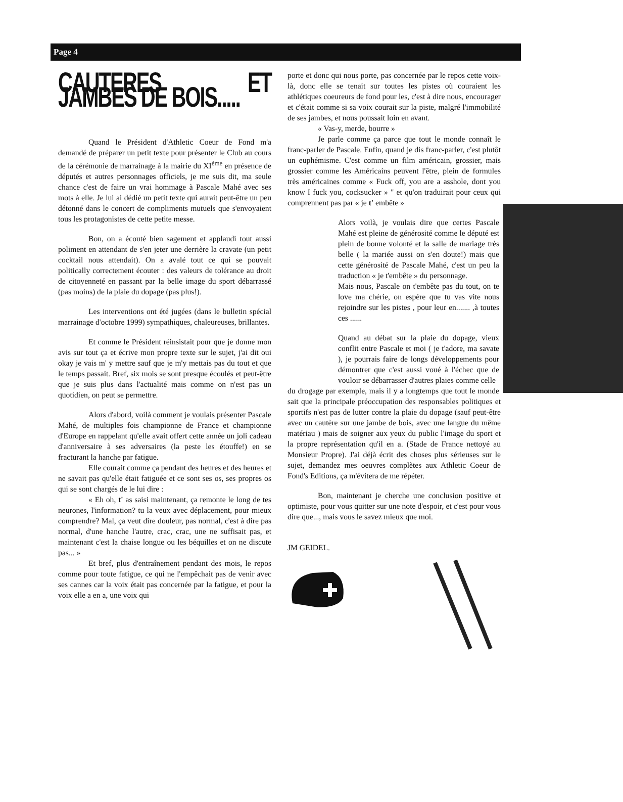Page 4
CAUTERES ET JAMBES DE BOIS.....
Quand le Président d'Athletic Coeur de Fond m'a demandé de préparer un petit texte pour présenter le Club au cours de la cérémonie de marrainage à la mairie du XI<sup>ème</sup> en présence de députés et autres personnages officiels, je me suis dit, ma seule chance c'est de faire un vrai hommage à Pascale Mahé avec ses mots à elle. Je lui ai dédié un petit texte qui aurait peut-être un peu détonné dans le concert de compliments mutuels que s'envoyaient tous les protagonistes de cette petite messe.
Bon, on a écouté bien sagement et applaudi tout aussi poliment en attendant de s'en jeter une derrière la cravate (un petit cocktail nous attendait). On a avalé tout ce qui se pouvait politically correctement écouter : des valeurs de tolérance au droit de citoyenneté en passant par la belle image du sport débarrassé (pas moins) de la plaie du dopage (pas plus!).
Les interventions ont été jugées (dans le bulletin spécial marrainage d'octobre 1999) sympathiques, chaleureuses, brillantes.
Et comme le Président réinsistait pour que je donne mon avis sur tout ça et écrive mon propre texte sur le sujet, j'ai dit oui okay je vais m' y mettre sauf que je m'y mettais pas du tout et que le temps passait. Bref, six mois se sont presque écoulés et peut-être que je suis plus dans l'actualité mais comme on n'est pas un quotidien, on peut se permettre.
Alors d'abord, voilà comment je voulais présenter Pascale Mahé, de multiples fois championne de France et championne d'Europe en rappelant qu'elle avait offert cette année un joli cadeau d'anniversaire à ses adversaires (la peste les étouffe!) en se fracturant la hanche par fatigue.
Elle courait comme ça pendant des heures et des heures et ne savait pas qu'elle était fatiguée et ce sont ses os, ses propres os qui se sont chargés de le lui dire :
« Eh oh, t' as saisi maintenant, ça remonte le long de tes neurones, l'information? tu la veux avec déplacement, pour mieux comprendre? Mal, ça veut dire douleur, pas normal, c'est à dire pas normal, d'une hanche l'autre, crac, crac, une ne suffisait pas, et maintenant c'est la chaise longue ou les béquilles et on ne discute pas... »
Et bref, plus d'entraînement pendant des mois, le repos comme pour toute fatigue, ce qui ne l'empêchait pas de venir avec ses cannes car la voix était pas concernée par la fatigue, et pour la voix elle a en a, une voix qui
porte et donc qui nous porte, pas concernée par le repos cette voix-là, donc elle se tenait sur toutes les pistes où couraient les athlétiques coeureurs de fond pour les, c'est à dire nous, encourager et c'était comme si sa voix courait sur la piste, malgré l'immobilité de ses jambes, et nous poussait loin en avant.
« Vas-y, merde, bourre »
Je parle comme ça parce que tout le monde connaît le franc-parler de Pascale. Enfin, quand je dis franc-parler, c'est plutôt un euphémisme. C'est comme un film américain, grossier, mais grossier comme les Américains peuvent l'être, plein de formules très américaines comme « Fuck off, you are a asshole, dont you know I fuck you, cocksucker » " et qu'on traduirait pour ceux qui comprennent pas par « je t' embête »
Alors voilà, je voulais dire que certes Pascale Mahé est pleine de générosité comme le député est plein de bonne volonté et la salle de mariage très belle ( la mariée aussi on s'en doute!) mais que cette générosité de Pascale Mahé, c'est un peu la traduction « je t'embête » du personnage.
Mais nous, Pascale on t'embête pas du tout, on te love ma chérie, on espère que tu vas vite nous rejoindre sur les pistes , pour leur en....... ,à toutes ces ......
Quand au débat sur la plaie du dopage, vieux conflit entre Pascale et moi ( je t'adore, ma savate ), je pourrais faire de longs développements pour démontrer que c'est aussi voué à l'échec que de vouloir se débarrasser d'autres plaies comme celle
du drogage par exemple, mais il y a longtemps que tout le monde sait que la principale préoccupation des responsables politiques et sportifs n'est pas de lutter contre la plaie du dopage (sauf peut-être avec un cautère sur une jambe de bois, avec une langue du même matériau ) mais de soigner aux yeux du public l'image du sport et la propre représentation qu'il en a. (Stade de France nettoyé au Monsieur Propre). J'ai déjà écrit des choses plus sérieuses sur le sujet, demandez mes oeuvres complètes aux Athletic Coeur de Fond's Editions, ça m'évitera de me répéter.
Bon, maintenant je cherche une conclusion positive et optimiste, pour vous quitter sur une note d'espoir, et c'est pour vous dire que..., mais vous le savez mieux que moi.
JM GEIDEL.